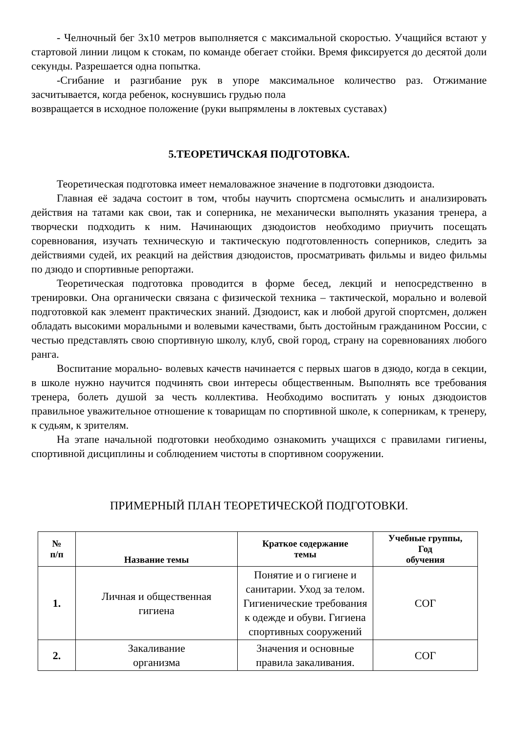- Челночный бег 3х10 метров выполняется с максимальной скоростью. Учащийся встают у стартовой линии лицом к стокам, по команде обегает стойки. Время фиксируется до десятой доли секунды. Разрешается одна попытка.
-Сгибание и разгибание рук в упоре максимальное количество раз. Отжимание засчитывается, когда ребенок, коснувшись грудью пола
возвращается в исходное положение (руки выпрямлены в локтевых суставах)
5.ТЕОРЕТИЧСКАЯ ПОДГОТОВКА.
Теоретическая подготовка имеет немаловажное значение в подготовки дзюдоиста.
Главная её задача состоит в том, чтобы научить спортсмена осмыслить и анализировать действия на татами как свои, так и соперника, не механически выполнять указания тренера, а творчески подходить к ним. Начинающих дзюдоистов необходимо приучить посещать соревнования, изучать техническую и тактическую подготовленность соперников, следить за действиями судей, их реакций на действия дзюдоистов, просматривать фильмы и видео фильмы по дзюдо и спортивные репортажи.
Теоретическая подготовка проводится в форме бесед, лекций и непосредственно в тренировки. Она органически связана с физической техника – тактической, морально и волевой подготовкой как элемент практических знаний. Дзюдоист, как и любой другой спортсмен, должен обладать высокими моральными и волевыми качествами, быть достойным гражданином России, с честью представлять свою спортивную школу, клуб, свой город, страну на соревнованиях любого ранга.
Воспитание морально- волевых качеств начинается с первых шагов в дзюдо, когда в секции, в школе нужно научится подчинять свои интересы общественным. Выполнять все требования тренера, болеть душой за честь коллектива. Необходимо воспитать у юных дзюдоистов правильное уважительное отношение к товарищам по спортивной школе, к соперникам, к тренеру, к судьям, к зрителям.
На этапе начальной подготовки необходимо ознакомить учащихся с правилами гигиены, спортивной дисциплины и соблюдением чистоты в спортивном сооружении.
ПРИМЕРНЫЙ ПЛАН ТЕОРЕТИЧЕСКОЙ ПОДГОТОВКИ.
| № п/п | Название темы | Краткое содержание темы | Учебные группы, Год обучения |
| --- | --- | --- | --- |
| 1. | Личная и общественная гигиена | Понятие и о гигиене и санитарии. Уход за телом. Гигиенические требования к одежде и обуви. Гигиена спортивных сооружений | СОГ |
| 2. | Закаливание организма | Значения и основные правила закаливания. | СОГ |